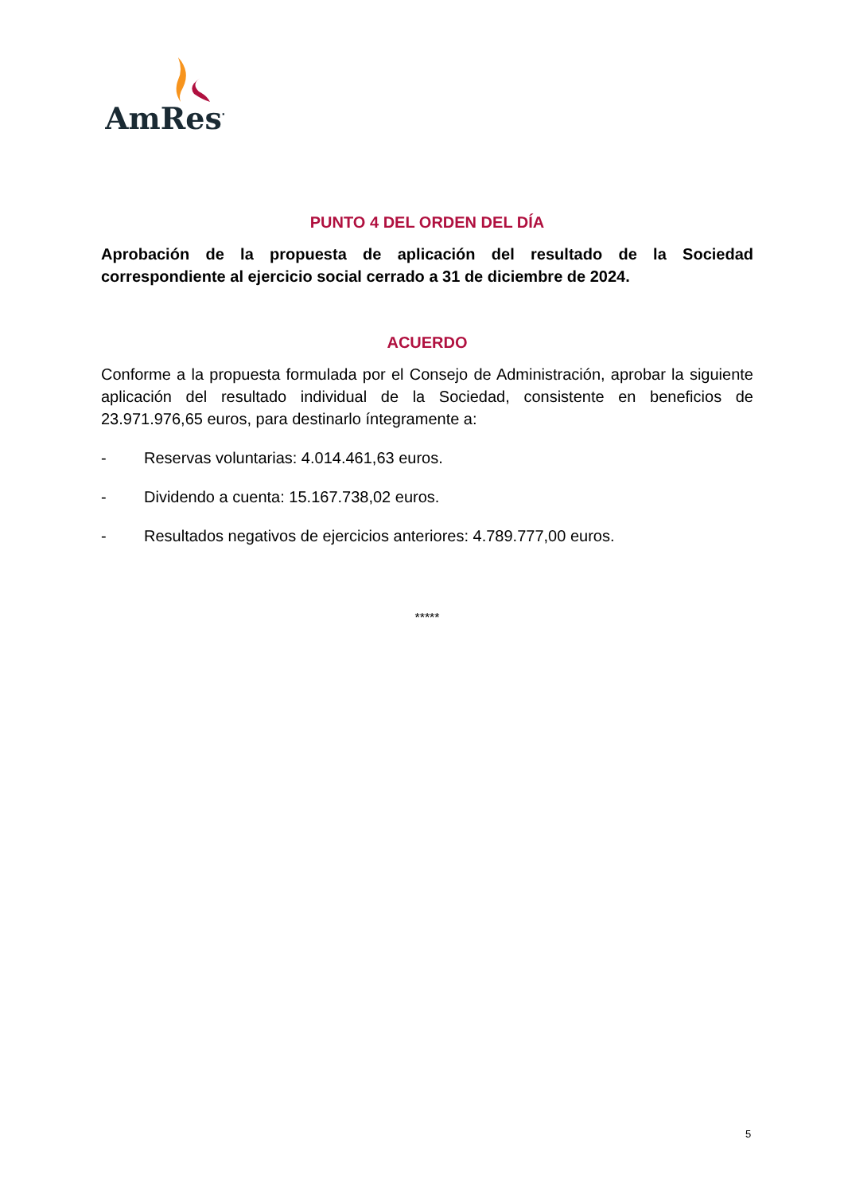AmRest
PUNTO 4 DEL ORDEN DEL DÍA
Aprobación de la propuesta de aplicación del resultado de la Sociedad correspondiente al ejercicio social cerrado a 31 de diciembre de 2024.
ACUERDO
Conforme a la propuesta formulada por el Consejo de Administración, aprobar la siguiente aplicación del resultado individual de la Sociedad, consistente en beneficios de 23.971.976,65 euros, para destinarlo íntegramente a:
- Reservas voluntarias: 4.014.461,63 euros.
- Dividendo a cuenta: 15.167.738,02 euros.
- Resultados negativos de ejercicios anteriores: 4.789.777,00 euros.
*****
5